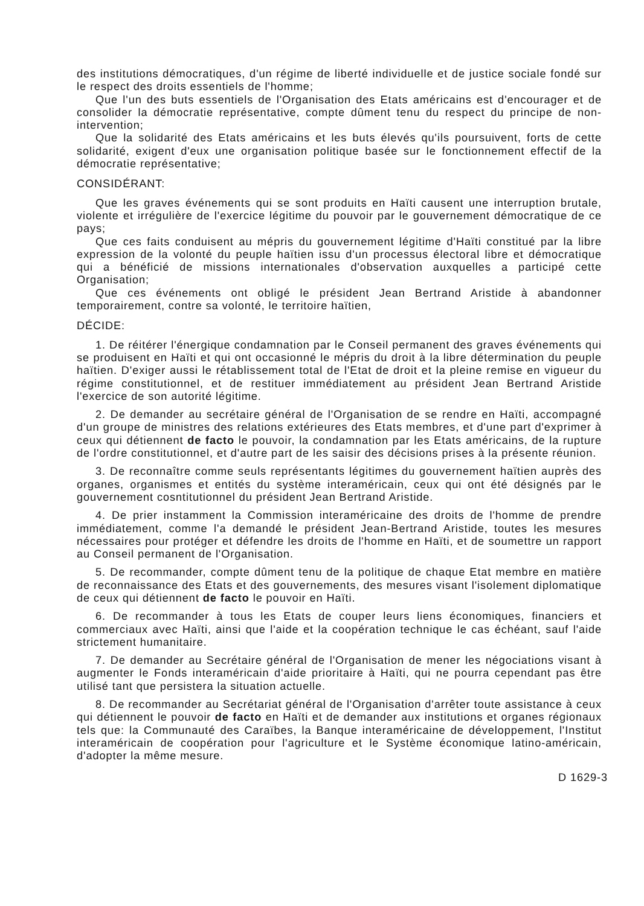des institutions démocratiques, d'un régime de liberté individuelle et de justice sociale fondé sur le respect des droits essentiels de l'homme;
Que l'un des buts essentiels de l'Organisation des Etats américains est d'encourager et de consolider la démocratie représentative, compte dûment tenu du respect du principe de non-intervention;
Que la solidarité des Etats américains et les buts élevés qu'ils poursuivent, forts de cette solidarité, exigent d'eux une organisation politique basée sur le fonctionnement effectif de la démocratie représentative;
CONSIDÉRANT:
Que les graves événements qui se sont produits en Haïti causent une interruption brutale, violente et irrégulière de l'exercice légitime du pouvoir par le gouvernement démocratique de ce pays;
Que ces faits conduisent au mépris du gouvernement légitime d'Haïti constitué par la libre expression de la volonté du peuple haïtien issu d'un processus électoral libre et démocratique qui a bénéficié de missions internationales d'observation auxquelles a participé cette Organisation;
Que ces événements ont obligé le président Jean Bertrand Aristide à abandonner temporairement, contre sa volonté, le territoire haïtien,
DÉCIDE:
1. De réitérer l'énergique condamnation par le Conseil permanent des graves événements qui se produisent en Haïti et qui ont occasionné le mépris du droit à la libre détermination du peuple haïtien. D'exiger aussi le rétablissement total de l'Etat de droit et la pleine remise en vigueur du régime constitutionnel, et de restituer immédiatement au président Jean Bertrand Aristide l'exercice de son autorité légitime.
2. De demander au secrétaire général de l'Organisation de se rendre en Haïti, accompagné d'un groupe de ministres des relations extérieures des Etats membres, et d'une part d'exprimer à ceux qui détiennent de facto le pouvoir, la condamnation par les Etats américains, de la rupture de l'ordre constitutionnel, et d'autre part de les saisir des décisions prises à la présente réunion.
3. De reconnaître comme seuls représentants légitimes du gouvernement haïtien auprès des organes, organismes et entités du système interaméricain, ceux qui ont été désignés par le gouvernement cosntitutionnel du président Jean Bertrand Aristide.
4. De prier instamment la Commission interaméricaine des droits de l'homme de prendre immédiatement, comme l'a demandé le président Jean-Bertrand Aristide, toutes les mesures nécessaires pour protéger et défendre les droits de l'homme en Haïti, et de soumettre un rapport au Conseil permanent de l'Organisation.
5. De recommander, compte dûment tenu de la politique de chaque Etat membre en matière de reconnaissance des Etats et des gouvernements, des mesures visant l'isolement diplomatique de ceux qui détiennent de facto le pouvoir en Haïti.
6. De recommander à tous les Etats de couper leurs liens économiques, financiers et commerciaux avec Haïti, ainsi que l'aide et la coopération technique le cas échéant, sauf l'aide strictement humanitaire.
7. De demander au Secrétaire général de l'Organisation de mener les négociations visant à augmenter le Fonds interaméricain d'aide prioritaire à Haïti, qui ne pourra cependant pas être utilisé tant que persistera la situation actuelle.
8. De recommander au Secrétariat général de l'Organisation d'arrêter toute assistance à ceux qui détiennent le pouvoir de facto en Haïti et de demander aux institutions et organes régionaux tels que: la Communauté des Caraïbes, la Banque interaméricaine de développement, l'Institut interaméricain de coopération pour l'agriculture et le Système économique latino-américain, d'adopter la même mesure.
D 1629-3